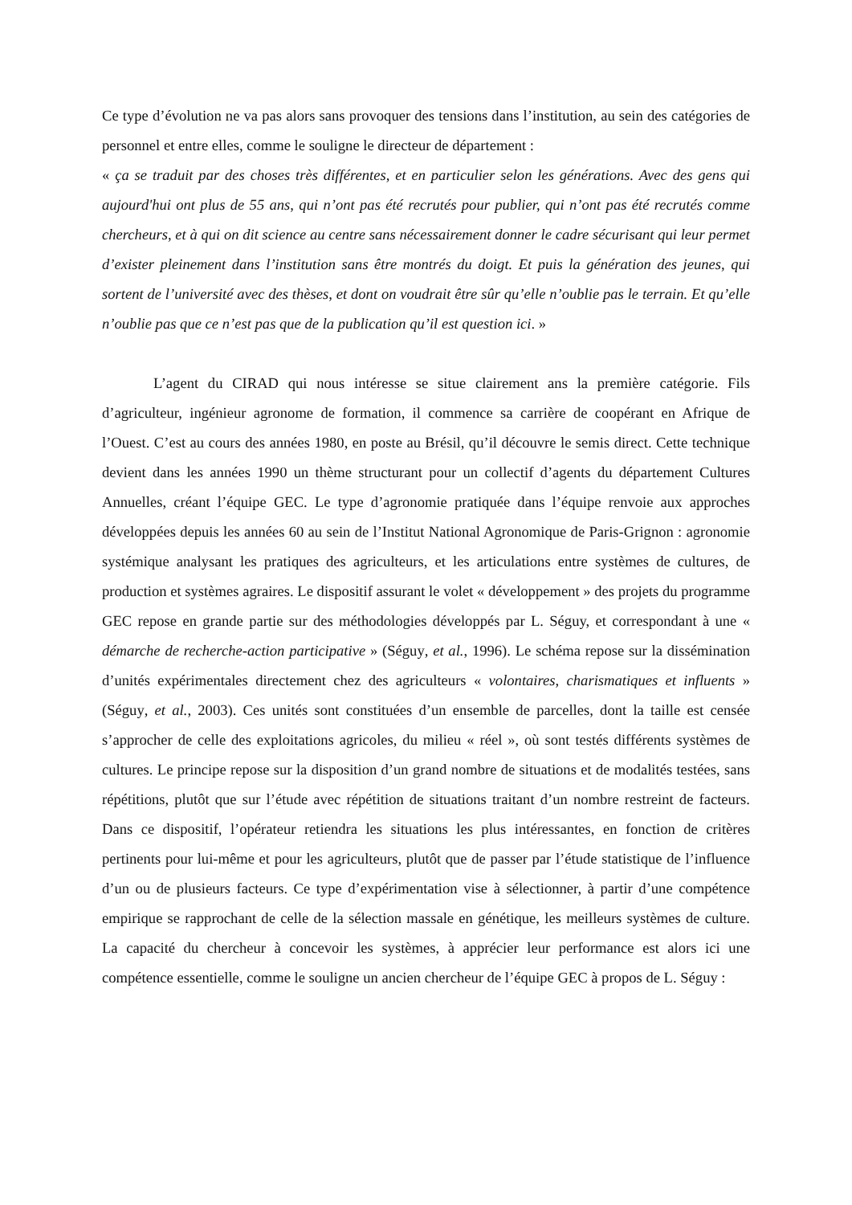Ce type d’évolution ne va pas alors sans provoquer des tensions dans l’institution, au sein des catégories de personnel et entre elles, comme le souligne le directeur de département :
« ça se traduit par des choses très différentes, et en particulier selon les générations. Avec des gens qui aujourd'hui ont plus de 55 ans, qui n’ont pas été recrutés pour publier, qui n’ont pas été recrutés comme chercheurs, et à qui on dit science au centre sans nécessairement donner le cadre sécurisant qui leur permet d’exister pleinement dans l’institution sans être montrés du doigt. Et puis la génération des jeunes, qui sortent de l’université avec des thèses, et dont on voudrait être sûr qu’elle n’oublie pas le terrain. Et qu’elle n’oublie pas que ce n’est pas que de la publication qu’il est question ici. »
L’agent du CIRAD qui nous intéresse se situe clairement ans la première catégorie. Fils d’agriculteur, ingénieur agronome de formation, il commence sa carrière de coopérant en Afrique de l’Ouest. C’est au cours des années 1980, en poste au Brésil, qu’il découvre le semis direct. Cette technique devient dans les années 1990 un thème structurant pour un collectif d’agents du département Cultures Annuelles, créant l’équipe GEC. Le type d’agronomie pratiquée dans l’équipe renvoie aux approches développées depuis les années 60 au sein de l’Institut National Agronomique de Paris-Grignon : agronomie systémique analysant les pratiques des agriculteurs, et les articulations entre systèmes de cultures, de production et systèmes agraires. Le dispositif assurant le volet « développement » des projets du programme GEC repose en grande partie sur des méthodologies développés par L. Séguy, et correspondant à une « démarche de recherche-action participative » (Séguy, et al., 1996). Le schéma repose sur la dissémination d’unités expérimentales directement chez des agriculteurs « volontaires, charismatiques et influents » (Séguy, et al., 2003). Ces unités sont constituées d’un ensemble de parcelles, dont la taille est censée s’approcher de celle des exploitations agricoles, du milieu « réel », où sont testés différents systèmes de cultures. Le principe repose sur la disposition d’un grand nombre de situations et de modalités testées, sans répétitions, plutôt que sur l’étude avec répétition de situations traitant d’un nombre restreint de facteurs. Dans ce dispositif, l’opérateur retiendra les situations les plus intéressantes, en fonction de critères pertinents pour lui-même et pour les agriculteurs, plutôt que de passer par l’étude statistique de l’influence d’un ou de plusieurs facteurs. Ce type d’expérimentation vise à sélectionner, à partir d’une compétence empirique se rapprochant de celle de la sélection massale en génétique, les meilleurs systèmes de culture. La capacité du chercheur à concevoir les systèmes, à apprécier leur performance est alors ici une compétence essentielle, comme le souligne un ancien chercheur de l’équipe GEC à propos de L. Séguy :